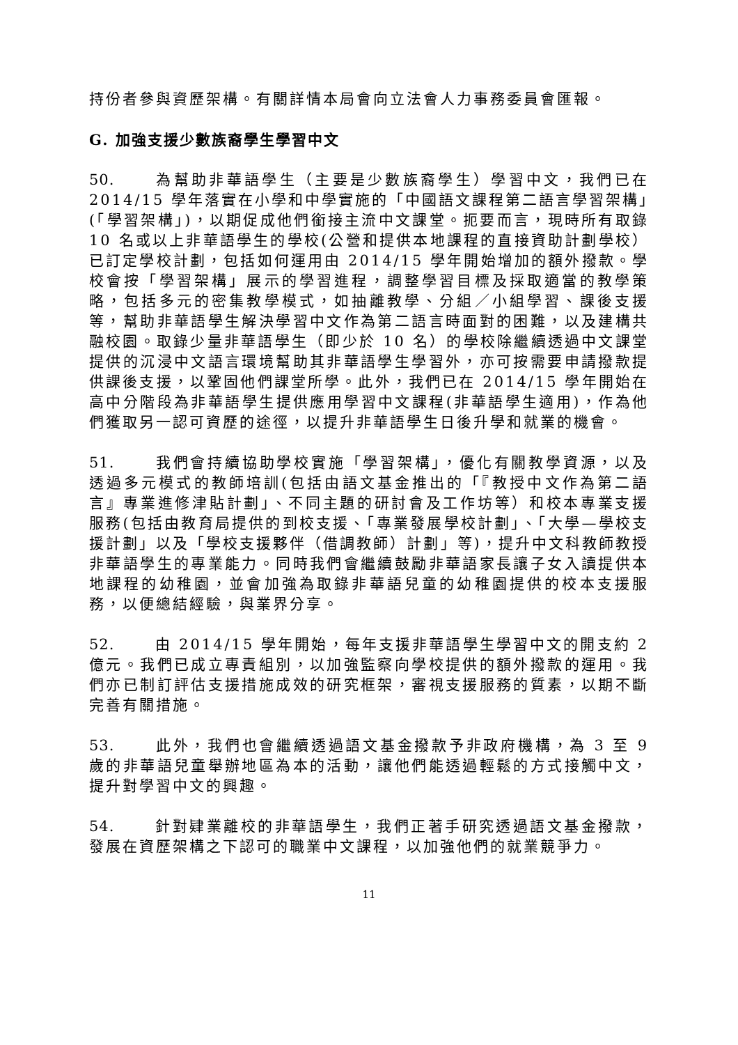持份者參與資歷架構。有關詳情本局會向立法會人力事務委員會匯報。
G. 加強支援少數族裔學生學習中文
50. 為幫助非華語學生（主要是少數族裔學生）學習中文，我們已在 2014/15 學年落實在小學和中學實施的「中國語文課程第二語言學習架構」(「學習架構」)，以期促成他們銜接主流中文課堂。扼要而言，現時所有取錄 10 名或以上非華語學生的學校(公營和提供本地課程的直接資助計劃學校）已訂定學校計劃，包括如何運用由 2014/15 學年開始增加的額外撥款。學校會按「學習架構」展示的學習進程，調整學習目標及採取適當的教學策略，包括多元的密集教學模式，如抽離教學、分組／小組學習、課後支援等，幫助非華語學生解決學習中文作為第二語言時面對的困難，以及建構共融校園。取錄少量非華語學生（即少於 10 名）的學校除繼續透過中文課堂提供的沉浸中文語言環境幫助其非華語學生學習外，亦可按需要申請撥款提供課後支援，以鞏固他們課堂所學。此外，我們已在 2014/15 學年開始在高中分階段為非華語學生提供應用學習中文課程(非華語學生適用)，作為他們獲取另一認可資歷的途徑，以提升非華語學生日後升學和就業的機會。
51. 我們會持續協助學校實施「學習架構」，優化有關教學資源，以及透過多元模式的教師培訓(包括由語文基金推出的「『教授中文作為第二語言』專業進修津貼計劃」、不同主題的研討會及工作坊等）和校本專業支援服務(包括由教育局提供的到校支援、「專業發展學校計劃」、「大學—學校支援計劃」以及「學校支援夥伴（借調教師）計劃」等)，提升中文科教師教授非華語學生的專業能力。同時我們會繼續鼓勵非華語家長讓子女入讀提供本地課程的幼稚園，並會加強為取錄非華語兒童的幼稚園提供的校本支援服務，以便總結經驗，與業界分享。
52. 由 2014/15 學年開始，每年支援非華語學生學習中文的開支約 2 億元。我們已成立專責組別，以加強監察向學校提供的額外撥款的運用。我們亦已制訂評估支援措施成效的研究框架，審視支援服務的質素，以期不斷完善有關措施。
53. 此外，我們也會繼續透過語文基金撥款予非政府機構，為 3 至 9 歲的非華語兒童舉辦地區為本的活動，讓他們能透過輕鬆的方式接觸中文，提升對學習中文的興趣。
54. 針對肄業離校的非華語學生，我們正著手研究透過語文基金撥款，發展在資歷架構之下認可的職業中文課程，以加強他們的就業競爭力。
11